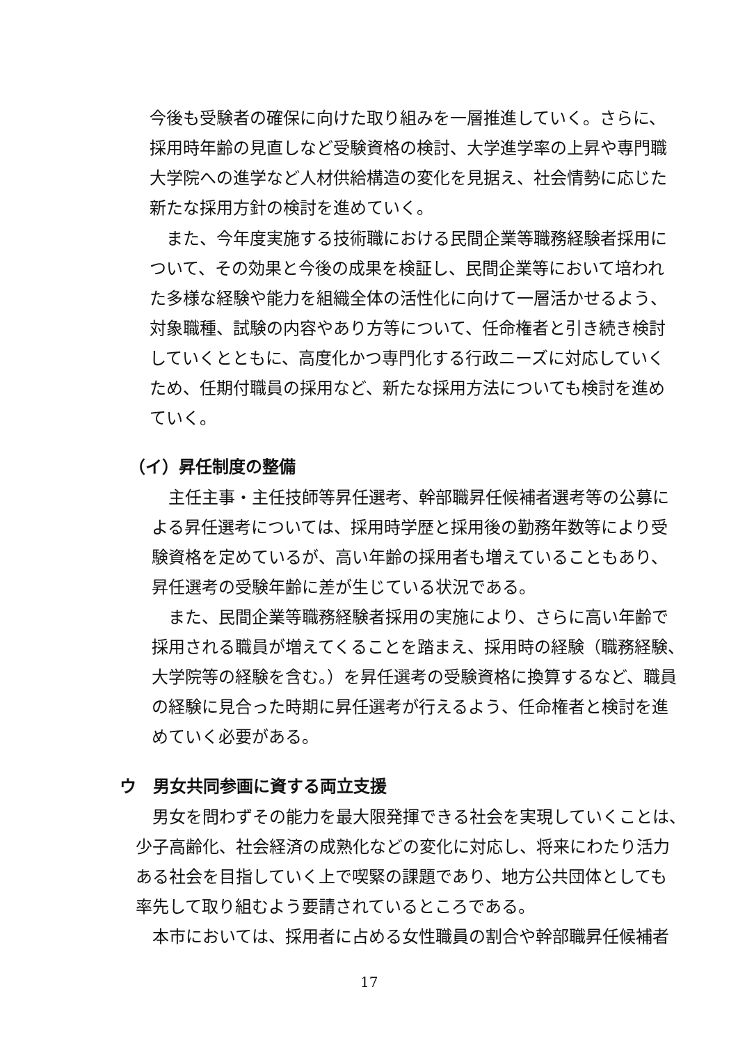今後も受験者の確保に向けた取り組みを一層推進していく。さらに、
採用時年齢の見直しなど受験資格の検討、大学進学率の上昇や専門職
大学院への進学など人材供給構造の変化を見据え、社会情勢に応じた
新たな採用方針の検討を進めていく。
　また、今年度実施する技術職における民間企業等職務経験者採用に
ついて、その効果と今後の成果を検証し、民間企業等において培われ
た多様な経験や能力を組織全体の活性化に向けて一層活かせるよう、
対象職種、試験の内容やあり方等について、任命権者と引き続き検討
していくとともに、高度化かつ専門化する行政ニーズに対応していく
ため、任期付職員の採用など、新たな採用方法についても検討を進め
ていく。
（イ）昇任制度の整備
　主任主事・主任技師等昇任選考、幹部職昇任候補者選考等の公募に
よる昇任選考については、採用時学歴と採用後の勤務年数等により受
験資格を定めているが、高い年齢の採用者も増えていることもあり、
昇任選考の受験年齢に差が生じている状況である。
　また、民間企業等職務経験者採用の実施により、さらに高い年齢で
採用される職員が増えてくることを踏まえ、採用時の経験（職務経験、
大学院等の経験を含む。）を昇任選考の受験資格に換算するなど、職員
の経験に見合った時期に昇任選考が行えるよう、任命権者と検討を進
めていく必要がある。
ウ　男女共同参画に資する両立支援
　男女を問わずその能力を最大限発揮できる社会を実現していくことは、
少子高齢化、社会経済の成熟化などの変化に対応し、将来にわたり活力
ある社会を目指していく上で喫緊の課題であり、地方公共団体としても
率先して取り組むよう要請されているところである。
　本市においては、採用者に占める女性職員の割合や幹部職昇任候補者
17